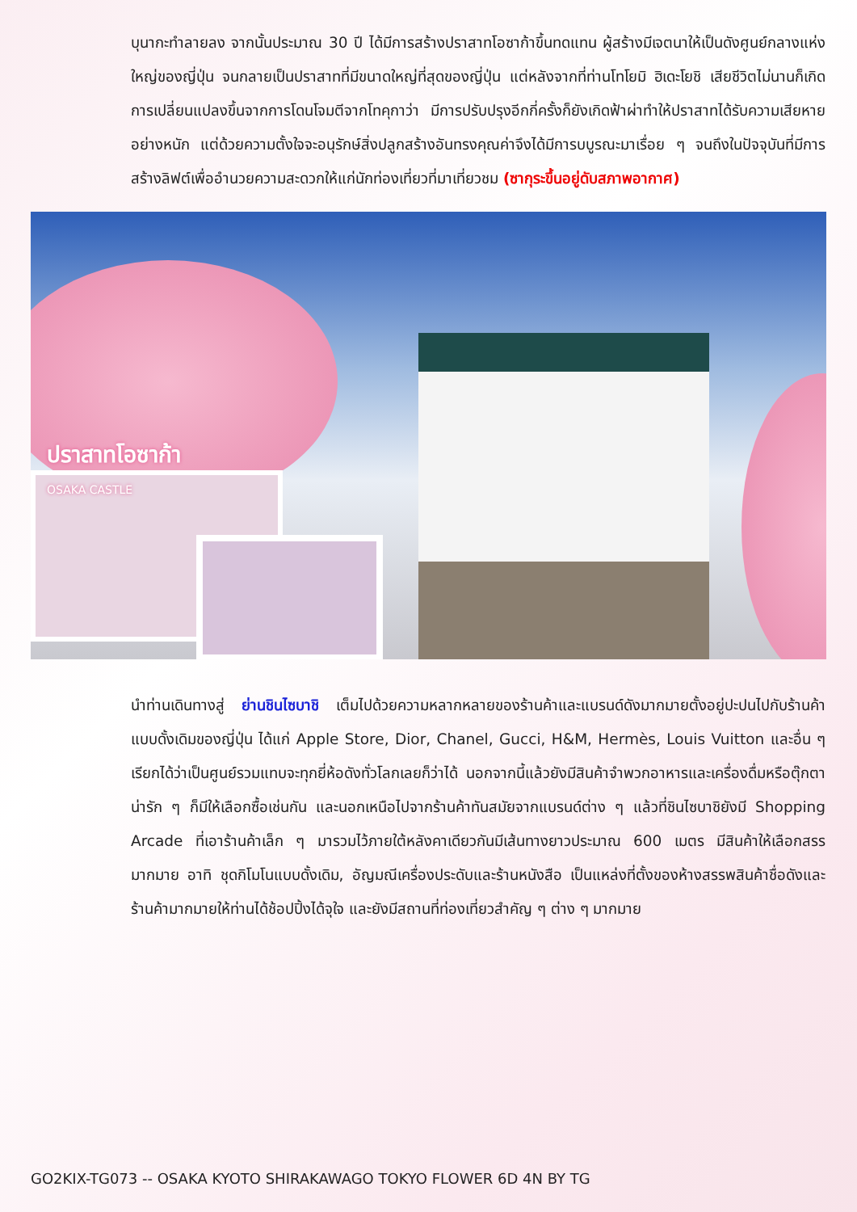บุนากะทำลายลง จากนั้นประมาณ 30 ปี ได้มีการสร้างปราสาทโอซาก้าขึ้นทดแทน ผู้สร้างมีเจตนาให้เป็นดังศูนย์กลางแห่งใหญ่ของญี่ปุ่น จนกลายเป็นปราสาทที่มีขนาดใหญ่ที่สุดของญี่ปุ่น แต่หลังจากที่ท่านโทโยมิ ฮิเดะโยชิ เสียชีวิตไม่นานก็เกิดการเปลี่ยนแปลงขึ้นจากการโดนโจมตีจากโทคุกาว่า มีการปรับปรุงอีกกี่ครั้งก็ยังเกิดฟ้าผ่าทำให้ปราสาทได้รับความเสียหายอย่างหนัก แต่ด้วยความตั้งใจจะอนุรักษ์สิ่งปลูกสร้างอันทรงคุณค่าจึงได้มีการบบูรณะมาเรื่อย ๆ จนถึงในปัจจุบันที่มีการสร้างลิฟต์เพื่ออำนวยความสะดวกให้แก่นักท่องเที่ยวที่มาเที่ยวชม (ซากุระขึ้นอยู่ดับสภาพอากาศ)
ปราสาทโอซาก้า
OSAKA CASTLE
นำท่านเดินทางสู่ ย่านชินไซบาชิ เต็มไปด้วยความหลากหลายของร้านค้าและแบรนด์ดังมากมายตั้งอยู่ปะปนไปกับร้านค้าแบบดั้งเดิมของญี่ปุ่น ได้แก่ Apple Store, Dior, Chanel, Gucci, H&M, Hermès, Louis Vuitton และอื่น ๆ เรียกได้ว่าเป็นศูนย์รวมแทบจะทุกยี่ห้อดังทั่วโลกเลยก็ว่าได้ นอกจากนี้แล้วยังมีสินค้าจำพวกอาหารและเครื่องดื่มหรือตุ๊กตาน่ารัก ๆ ก็มีให้เลือกซื้อเช่นกัน และนอกเหนือไปจากร้านค้าทันสมัยจากแบรนด์ต่าง ๆ แล้วที่ชินไซบาชิยังมี Shopping Arcade ที่เอาร้านค้าเล็ก ๆ มารวมไว้ภายใต้หลังคาเดียวกันมีเส้นทางยาวประมาณ 600 เมตร มีสินค้าให้เลือกสรรมากมาย อาทิ ชุดกิโมโนแบบดั้งเดิม, อัญมณีเครื่องประดับและร้านหนังสือ เป็นแหล่งที่ตั้งของห้างสรรพสินค้าชื่อดังและร้านค้ามากมายให้ท่านได้ช้อปปิ้งได้จุใจ และยังมีสถานที่ท่องเที่ยวสำคัญ ๆ ต่าง ๆ มากมาย
GO2KIX-TG073 -- OSAKA KYOTO SHIRAKAWAGO TOKYO FLOWER 6D 4N BY TG